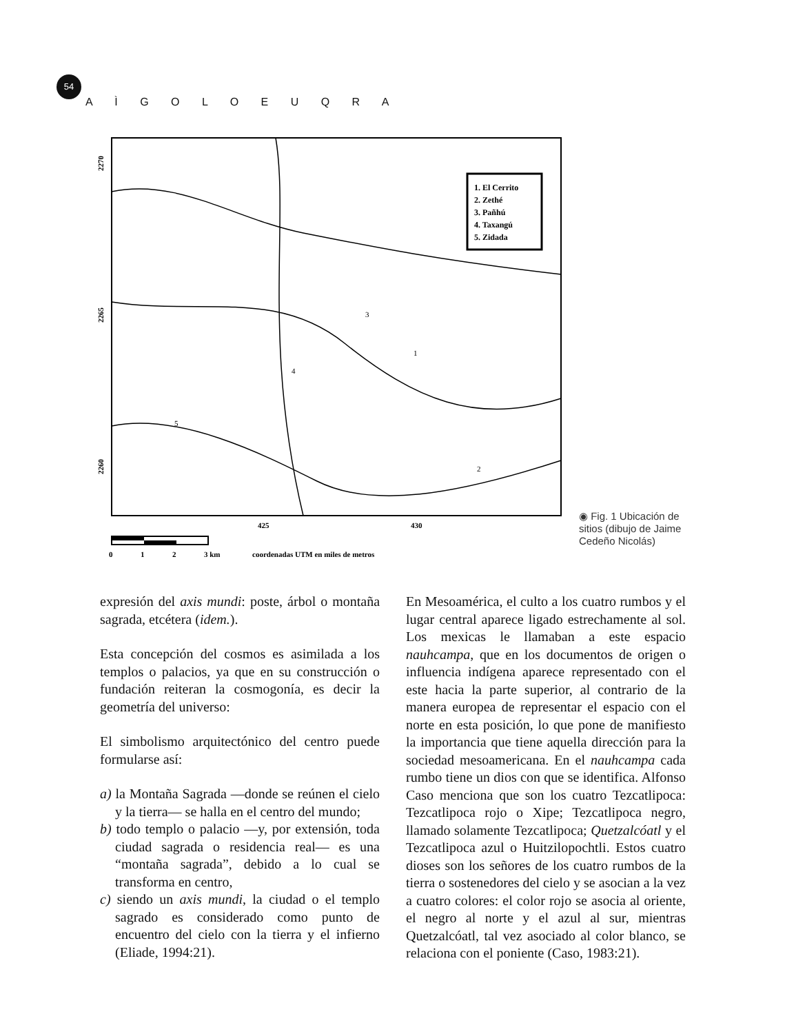54 A Ì G O L O E U Q R A
1. El Cerrito
2. Zethé
3. Pañhú
4. Taxangú
5. Zidada
3
1
4
5
2
2270
2265
2260
425
430
0
1
2
3 km
coordenadas UTM en miles de metros
◉ Fig. 1 Ubicación de sitios (dibujo de Jaime Cedeño Nicolás)
expresión del axis mundi: poste, árbol o montaña sagrada, etcétera (idem.).
Esta concepción del cosmos es asimilada a los templos o palacios, ya que en su construcción o fundación reiteran la cosmogonía, es decir la geometría del universo:
El simbolismo arquitectónico del centro puede formularse así:
a) la Montaña Sagrada —donde se reúnen el cielo y la tierra— se halla en el centro del mundo;
b) todo templo o palacio —y, por extensión, toda ciudad sagrada o residencia real— es una “montaña sagrada”, debido a lo cual se transforma en centro,
c) siendo un axis mundi, la ciudad o el templo sagrado es considerado como punto de encuentro del cielo con la tierra y el infierno (Eliade, 1994:21).
En Mesoamérica, el culto a los cuatro rumbos y el lugar central aparece ligado estrechamente al sol. Los mexicas le llamaban a este espacio nauhcampa, que en los documentos de origen o influencia indígena aparece representado con el este hacia la parte superior, al contrario de la manera europea de representar el espacio con el norte en esta posición, lo que pone de manifiesto la importancia que tiene aquella dirección para la sociedad mesoamericana. En el nauhcampa cada rumbo tiene un dios con que se identifica. Alfonso Caso menciona que son los cuatro Tezcatlipoca: Tezcatlipoca rojo o Xipe; Tezcatlipoca negro, llamado solamente Tezcatlipoca; Quetzalcóatl y el Tezcatlipoca azul o Huitzilopochtli. Estos cuatro dioses son los señores de los cuatro rumbos de la tierra o sostenedores del cielo y se asocian a la vez a cuatro colores: el color rojo se asocia al oriente, el negro al norte y el azul al sur, mientras Quetzalcóatl, tal vez asociado al color blanco, se relaciona con el poniente (Caso, 1983:21).